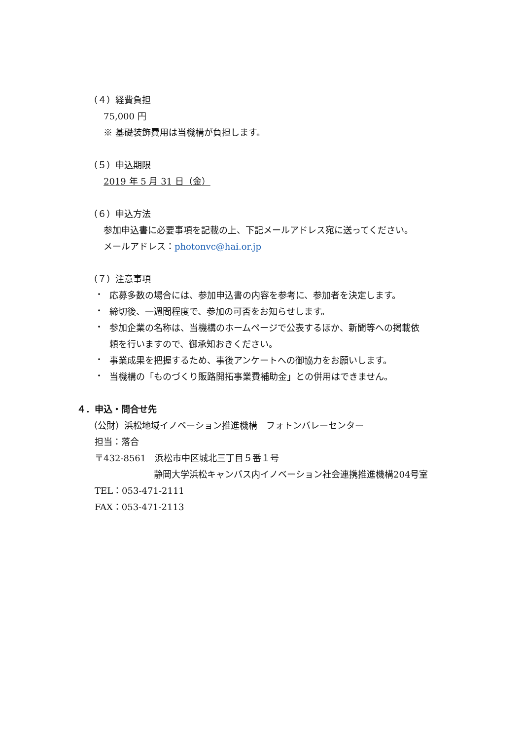（４）経費負担
75,000 円
※ 基礎装飾費用は当機構が負担します。
（５）申込期限
2019 年 5 月 31 日（金）
（６）申込方法
参加申込書に必要事項を記載の上、下記メールアドレス宛に送ってください。
メールアドレス：photonvc@hai.or.jp
（７）注意事項
・
応募多数の場合には、参加申込書の内容を参考に、参加者を決定します。
・
締切後、一週間程度で、参加の可否をお知らせします。
・
参加企業の名称は、当機構のホームページで公表するほか、新聞等への掲載依
頼を行いますので、御承知おきください。
・
事業成果を把握するため、事後アンケートへの御協力をお願いします。
・
当機構の「ものづくり販路開拓事業費補助金」との併用はできません。
４．申込・問合せ先
（公財）浜松地域イノベーション推進機構　フォトンバレーセンター
担当：落合
〒432-8561　浜松市中区城北三丁目５番１号
静岡大学浜松キャンパス内イノベーション社会連携推進機構204号室
TEL：053-471-2111
FAX：053-471-2113